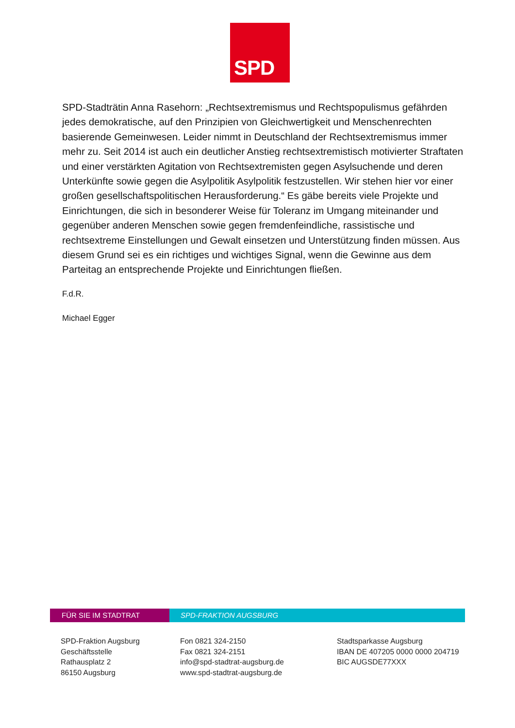SPD
SPD-Stadträtin Anna Rasehorn: „Rechtsextremismus und Rechtspopulismus gefährden jedes demokratische, auf den Prinzipien von Gleichwertigkeit und Menschenrechten basierende Gemeinwesen. Leider nimmt in Deutschland der Rechtsextremismus immer mehr zu. Seit 2014 ist auch ein deutlicher Anstieg rechtsextremistisch motivierter Straftaten und einer verstärkten Agitation von Rechtsextremisten gegen Asylsuchende und deren Unterkünfte sowie gegen die Asylpolitik Asylpolitik festzustellen. Wir stehen hier vor einer großen gesellschaftspolitischen Herausforderung.“ Es gäbe bereits viele Projekte und Einrichtungen, die sich in besonderer Weise für Toleranz im Umgang miteinander und gegenüber anderen Menschen sowie gegen fremdenfeindliche, rassistische und rechtsextreme Einstellungen und Gewalt einsetzen und Unterstützung finden müssen. Aus diesem Grund sei es ein richtiges und wichtiges Signal, wenn die Gewinne aus dem Parteitag an entsprechende Projekte und Einrichtungen fließen.
F.d.R.
Michael Egger
FÜR SIE IM STADTRAT SPD-FRAKTION AUGSBURG
SPD-Fraktion Augsburg
Geschäftsstelle
Rathausplatz 2
86150 Augsburg
Fon 0821 324-2150
Fax 0821 324-2151
info@spd-stadtrat-augsburg.de
www.spd-stadtrat-augsburg.de
Stadtsparkasse Augsburg
IBAN DE 407205 0000 0000 204719
BIC AUGSDE77XXX